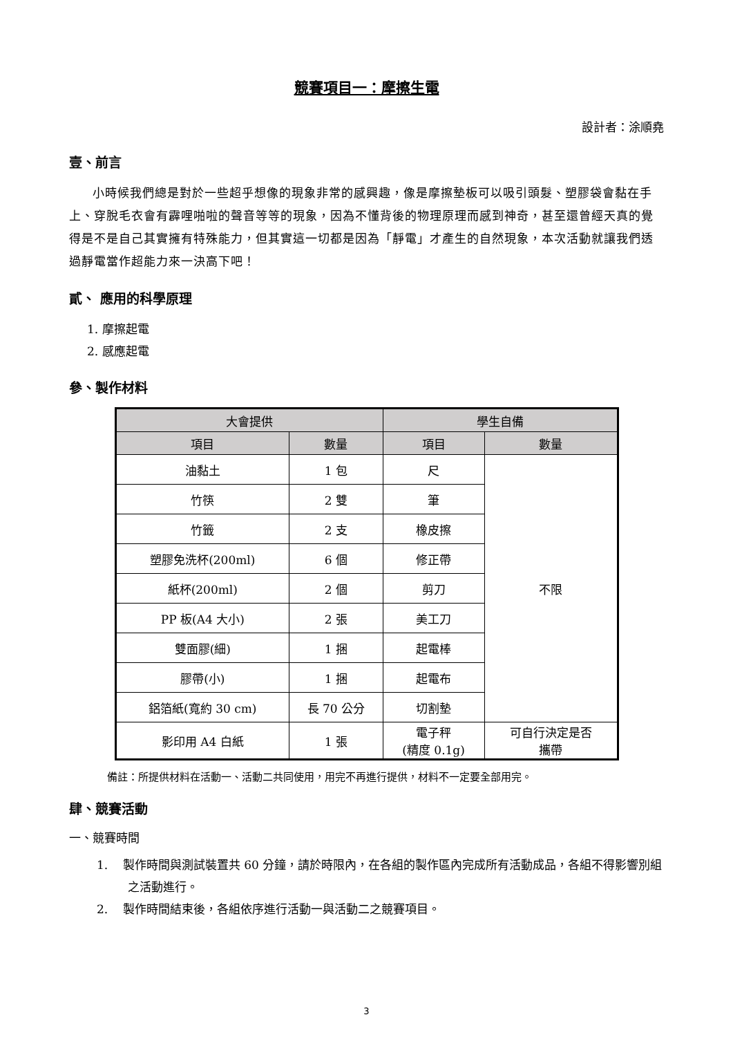競賽項目一：摩擦生電
設計者：涂順堯
壹、前言
小時候我們總是對於一些超乎想像的現象非常的感興趣，像是摩擦墊板可以吸引頭髮、塑膠袋會黏在手上、穿脫毛衣會有霹哩啪啦的聲音等等的現象，因為不懂背後的物理原理而感到神奇，甚至還曾經天真的覺得是不是自己其實擁有特殊能力，但其實這一切都是因為「靜電」才產生的自然現象，本次活動就讓我們透過靜電當作超能力來一決高下吧！
貳、 應用的科學原理
1. 摩擦起電
2. 感應起電
參、製作材料
| 大會提供 | | 學生自備 | |
| --- | --- | --- | --- |
| 項目 | 數量 | 項目 | 數量 |
| 油黏土 | 1 包 | 尺 | 不限 |
| 竹筷 | 2 雙 | 筆 | |
| 竹籤 | 2 支 | 橡皮擦 | |
| 塑膠免洗杯(200ml) | 6 個 | 修正帶 | |
| 紙杯(200ml) | 2 個 | 剪刀 | |
| PP 板(A4 大小) | 2 張 | 美工刀 | |
| 雙面膠(細) | 1 捆 | 起電棒 | |
| 膠帶(小) | 1 捆 | 起電布 | |
| 鋁箔紙(寬約 30 cm) | 長 70 公分 | 切割墊 | |
| 影印用 A4 白紙 | 1 張 | 電子秤 (精度 0.1g) | 可自行決定是否 攜帶 |
備註：所提供材料在活動一、活動二共同使用，用完不再進行提供，材料不一定要全部用完。
肆、競賽活動
一、競賽時間
1. 製作時間與測試裝置共 60 分鐘，請於時限內，在各組的製作區內完成所有活動成品，各組不得影響別組之活動進行。
2. 製作時間結束後，各組依序進行活動一與活動二之競賽項目。
3